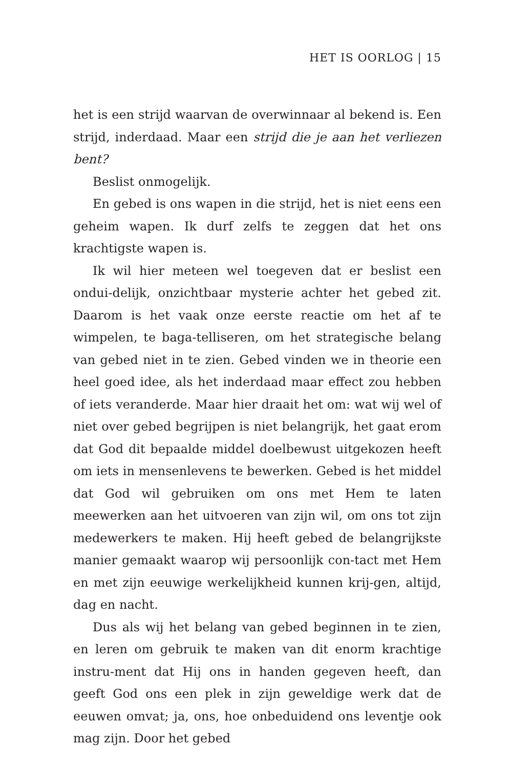HET IS OORLOG | 15
het is een strijd waarvan de overwinnaar al bekend is. Een strijd, inderdaad. Maar een strijd die je aan het verliezen bent?
Beslist onmogelijk.
En gebed is ons wapen in die strijd, het is niet eens een geheim wapen. Ik durf zelfs te zeggen dat het ons krachtigste wapen is.
Ik wil hier meteen wel toegeven dat er beslist een ondui-delijk, onzichtbaar mysterie achter het gebed zit. Daarom is het vaak onze eerste reactie om het af te wimpelen, te baga-telliseren, om het strategische belang van gebed niet in te zien. Gebed vinden we in theorie een heel goed idee, als het inderdaad maar effect zou hebben of iets veranderde. Maar hier draait het om: wat wij wel of niet over gebed begrijpen is niet belangrijk, het gaat erom dat God dit bepaalde middel doelbewust uitgekozen heeft om iets in mensenlevens te bewerken. Gebed is het middel dat God wil gebruiken om ons met Hem te laten meewerken aan het uitvoeren van zijn wil, om ons tot zijn medewerkers te maken. Hij heeft gebed de belangrijkste manier gemaakt waarop wij persoonlijk con-tact met Hem en met zijn eeuwige werkelijkheid kunnen krij-gen, altijd, dag en nacht.
Dus als wij het belang van gebed beginnen in te zien, en leren om gebruik te maken van dit enorm krachtige instru-ment dat Hij ons in handen gegeven heeft, dan geeft God ons een plek in zijn geweldige werk dat de eeuwen omvat; ja, ons, hoe onbeduidend ons leventje ook mag zijn. Door het gebed